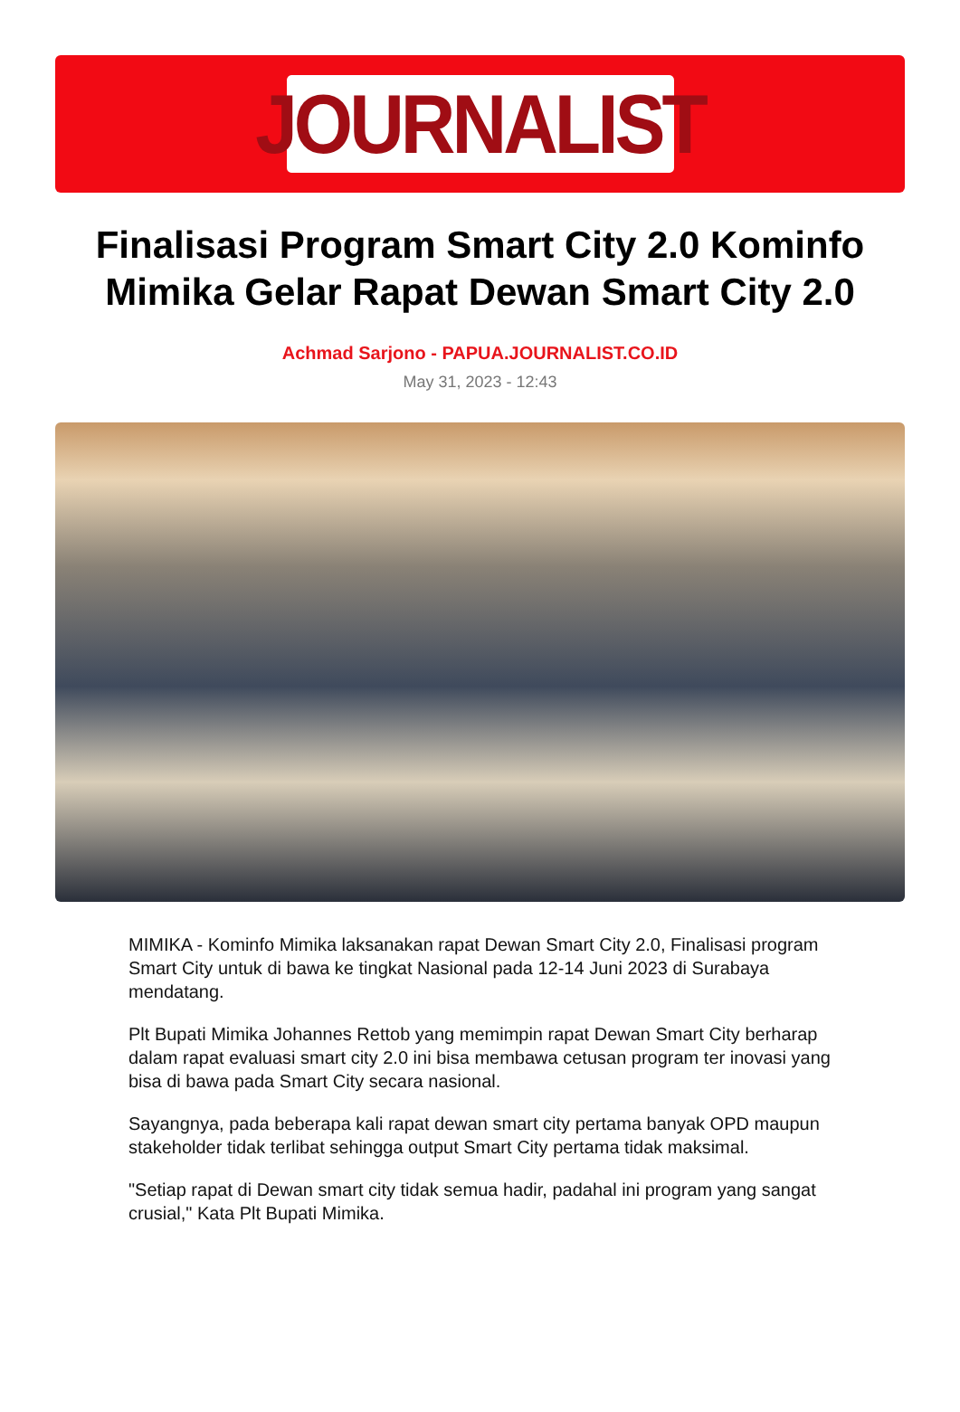JOURNALIST
Finalisasi Program Smart City 2.0 Kominfo Mimika Gelar Rapat Dewan Smart City 2.0
Achmad Sarjono - PAPUA.JOURNALIST.CO.ID
May 31, 2023 - 12:43
MIMIKA - Kominfo Mimika laksanakan rapat Dewan Smart City 2.0, Finalisasi program Smart City untuk di bawa ke tingkat Nasional pada 12-14 Juni 2023 di Surabaya mendatang.
Plt Bupati Mimika Johannes Rettob yang memimpin rapat Dewan Smart City berharap dalam rapat evaluasi smart city 2.0 ini bisa membawa cetusan program ter inovasi yang bisa di bawa pada Smart City secara nasional.
Sayangnya, pada beberapa kali rapat dewan smart city pertama banyak OPD maupun stakeholder tidak terlibat sehingga output Smart City pertama tidak maksimal.
"Setiap rapat di Dewan smart city tidak semua hadir, padahal ini program yang sangat crusial," Kata Plt Bupati Mimika.